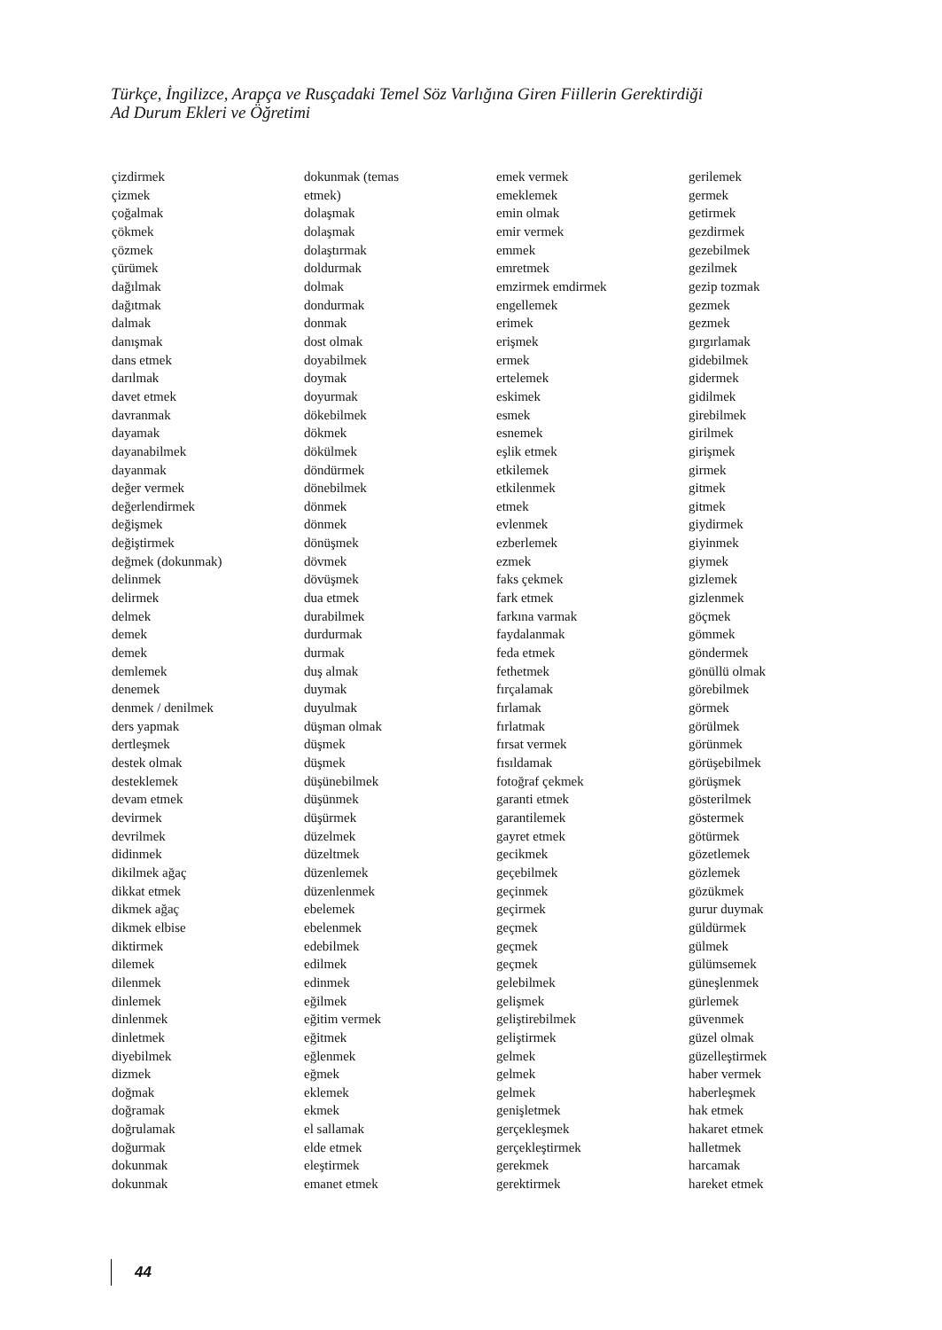Türkçe, İngilizce, Arapça ve Rusçadaki Temel Söz Varlığına Giren Fiillerin Gerektirdiği
Ad Durum Ekleri ve Öğretimi
çizdirmek
çizmek
çoğalmak
çökmek
çözmek
çürümek
dağılmak
dağıtmak
dalmak
danışmak
dans etmek
darılmak
davet etmek
davranmak
dayamak
dayanabilmek
dayanmak
değer vermek
değerlendirmek
değişmek
değiştirmek
değmek (dokunmak)
delinmek
delirmek
delmek
demek
demek
demlemek
denemek
denmek / denilmek
ders yapmak
dertleşmek
destek olmak
desteklemek
devam etmek
devirmek
devrilmek
didinmek
dikilmek ağaç
dikkat etmek
dikmek ağaç
dikmek elbise
diktirmek
dilemek
dilenmek
dinlemek
dinlenmek
dinletmek
diyebilmek
dizmek
doğmak
doğramak
doğrulamak
doğurmak
dokunmak
dokunmak
dokunmak (temas
etmek)
dolaşmak
dolaşmak
dolaştırmak
doldurmak
dolmak
dondurmak
donmak
dost olmak
doyabilmek
doymak
doyurmak
dökebilmek
dökmek
dökülmek
döndürmek
dönebilmek
dönmek
dönmek
dönüşmek
dövmek
dövüşmek
dua etmek
durabilmek
durdurmak
durmak
duş almak
duymak
duyulmak
düşman olmak
düşmek
düşmek
düşünebilmek
düşünmek
düşürmek
düzelmek
düzeltmek
düzenlemek
düzenlenmek
ebelemek
ebelenmek
edebilmek
edilmek
edinmek
eğilmek
eğitim vermek
eğitmek
eğlenmek
eğmek
eklemek
ekmek
el sallamak
elde etmek
eleştirmek
emanet etmek
emek vermek
emeklemek
emin olmak
emir vermek
emmek
emretmek
emzirmek emdirmek
engellemek
erimek
erişmek
ermek
ertelemek
eskimek
esmek
esnemek
eşlik etmek
etkilemek
etkilenmek
etmek
evlenmek
ezberlemek
ezmek
faks çekmek
fark etmek
farkına varmak
faydalanmak
feda etmek
fethetmek
fırçalamak
fırlamak
fırlatmak
fırsat vermek
fısıldamak
fotoğraf çekmek
garanti etmek
garantilemek
gayret etmek
gecikmek
geçebilmek
geçinmek
geçirmek
geçmek
geçmek
geçmek
gelebilmek
gelişmek
geliştirebilmek
geliştirmek
gelmek
gelmek
gelmek
genişletmek
gerçekleşmek
gerçekleştirmek
gerekmek
gerektirmek
gerilemek
germek
getirmek
gezdirmek
gezebilmek
gezilmek
gezip tozmak
gezmek
gezmek
gırgırlamak
gidebilmek
gidermek
gidilmek
girebilmek
girilmek
girişmek
girmek
gitmek
gitmek
giydirmek
giyinmek
giymek
gizlemek
gizlenmek
göçmek
gömmek
göndermek
gönüllü olmak
görebilmek
görmek
görülmek
görünmek
görüşebilmek
görüşmek
gösterilmek
göstermek
götürmek
gözetlemek
gözlemek
gözükmek
gurur duymak
güldürmek
gülmek
gülümsemek
güneşlenmek
gürlemek
güvenmek
güzel olmak
güzelleştirmek
haber vermek
haberleşmek
hak etmek
hakaret etmek
halletmek
harcamak
hareket etmek
44